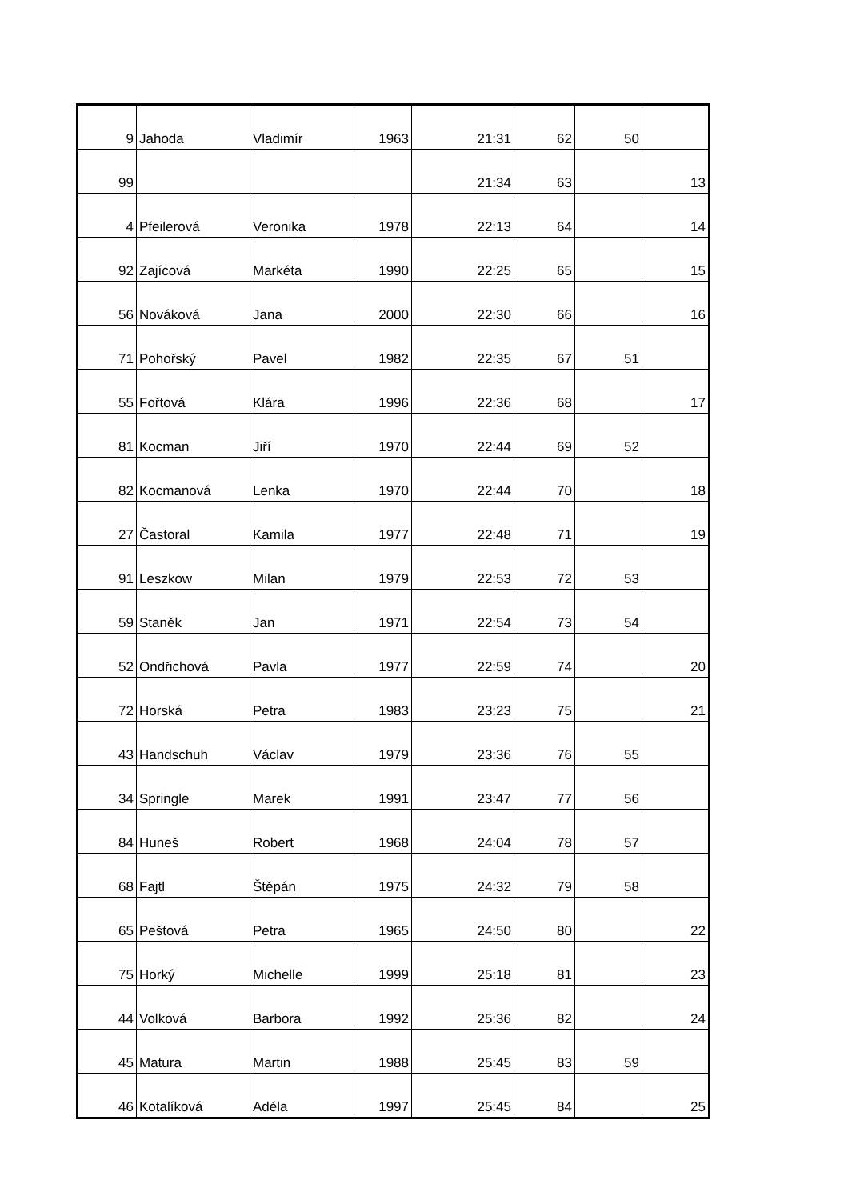| 9 | Jahoda | Vladimír | 1963 | 21:31 | 62 | 50 | |
| 99 | | | | 21:34 | 63 | | 13 |
| 4 | Pfeilerová | Veronika | 1978 | 22:13 | 64 | | 14 |
| 92 | Zajícová | Markéta | 1990 | 22:25 | 65 | | 15 |
| 56 | Nováková | Jana | 2000 | 22:30 | 66 | | 16 |
| 71 | Pohořský | Pavel | 1982 | 22:35 | 67 | 51 | |
| 55 | Fořtová | Klára | 1996 | 22:36 | 68 | | 17 |
| 81 | Kocman | Jiří | 1970 | 22:44 | 69 | 52 | |
| 82 | Kocmanová | Lenka | 1970 | 22:44 | 70 | | 18 |
| 27 | Častoral | Kamila | 1977 | 22:48 | 71 | | 19 |
| 91 | Leszkow | Milan | 1979 | 22:53 | 72 | 53 | |
| 59 | Staněk | Jan | 1971 | 22:54 | 73 | 54 | |
| 52 | Ondřichová | Pavla | 1977 | 22:59 | 74 | | 20 |
| 72 | Horská | Petra | 1983 | 23:23 | 75 | | 21 |
| 43 | Handschuh | Václav | 1979 | 23:36 | 76 | 55 | |
| 34 | Springle | Marek | 1991 | 23:47 | 77 | 56 | |
| 84 | Huneš | Robert | 1968 | 24:04 | 78 | 57 | |
| 68 | Fajtl | Štěpán | 1975 | 24:32 | 79 | 58 | |
| 65 | Peštová | Petra | 1965 | 24:50 | 80 | | 22 |
| 75 | Horký | Michelle | 1999 | 25:18 | 81 | | 23 |
| 44 | Volková | Barbora | 1992 | 25:36 | 82 | | 24 |
| 45 | Matura | Martin | 1988 | 25:45 | 83 | 59 | |
| 46 | Kotalíková | Adéla | 1997 | 25:45 | 84 | | 25 |